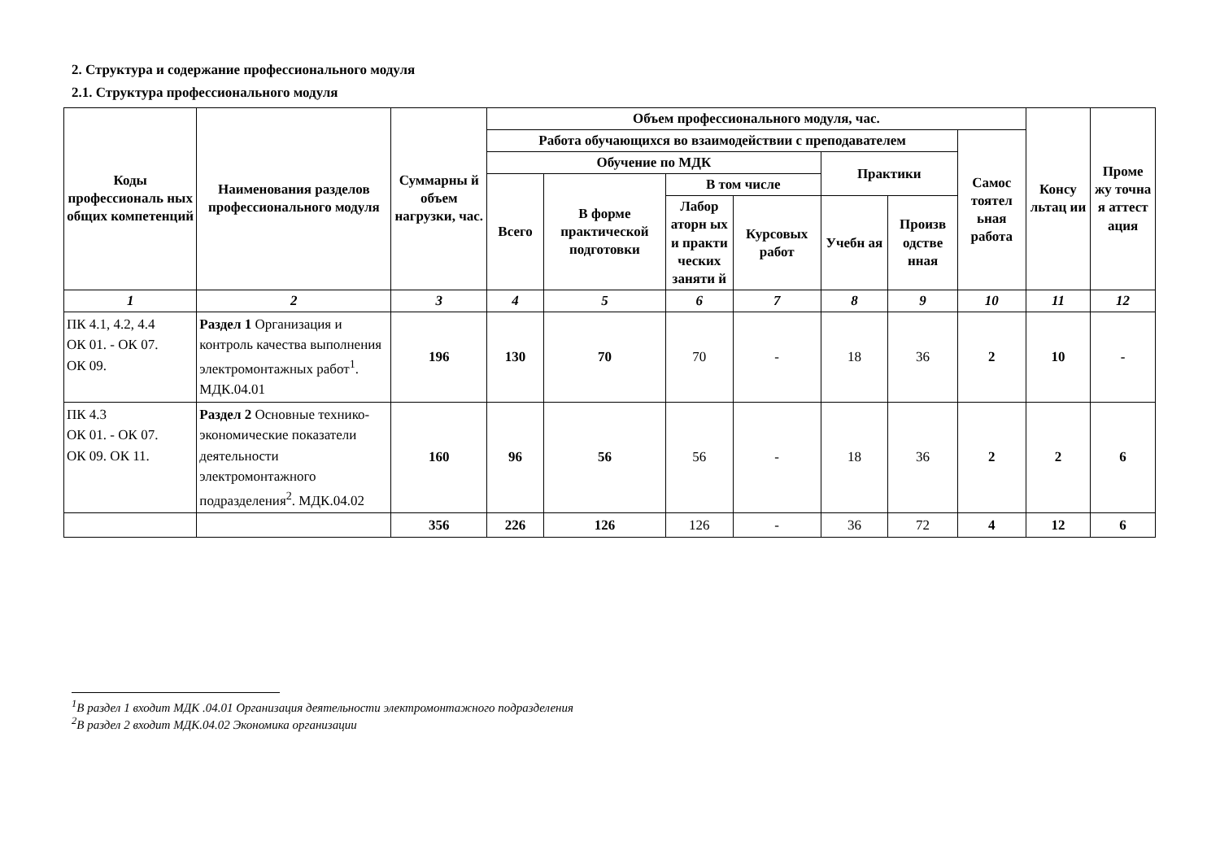2. Структура и содержание профессионального модуля
2.1. Структура профессионального модуля
| Коды профессиональ ных общих компетенций | Наименования разделов профессионального модуля | Суммарны й объем нагрузки, час. | Объем профессионального модуля, час. | | | | | | | Консу льтац ии | Проме жу точна я аттест ация |
| --- | --- | --- | --- | --- | --- | --- | --- | --- | --- | --- | --- |
| | | | Работа обучающихся во взаимодействии с преподавателем | | | | | | Самос тоятел ьная работа | | |
| | | | Обучение по МДК | | | | Практики | | | | |
| | | | Всего | В форме практической подготовки | В том числе | | | | | | |
| | | | | | Лабор аторн ых и практи ческих заняти й | Курсовых работ | Учебн ая | Произв одстве нная | | | |
| 1 | 2 | 3 | 4 | 5 | 6 | 7 | 8 | 9 | 10 | 11 | 12 |
| ПК 4.1, 4.2, 4.4 ОК 01. - ОК 07. ОК 09. | Раздел 1 Организация и контроль качества выполнения электромонтажных работ<sup>1</sup>. МДК.04.01 | 196 | 130 | 70 | 70 | - | 18 | 36 | 2 | 10 | - |
| ПК 4.3 ОК 01. - ОК 07. ОК 09. ОК 11. | Раздел 2 Основные технико-экономические показатели деятельности электромонтажного подразделения<sup>2</sup>. МДК.04.02 | 160 | 96 | 56 | 56 | - | 18 | 36 | 2 | 2 | 6 |
| | | 356 | 226 | 126 | 126 | - | 36 | 72 | 4 | 12 | 6 |
<sup>1</sup> В раздел 1 входит МДК .04.01 Организация деятельности электромонтажного подразделения
<sup>2</sup> В раздел 2 входит МДК.04.02 Экономика организации